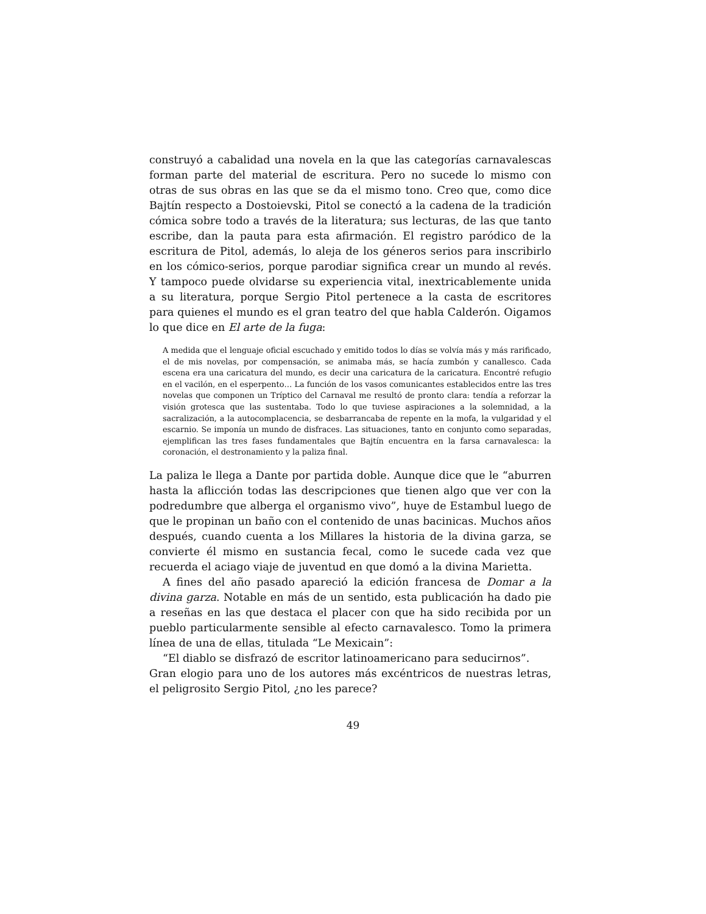construyó a cabalidad una novela en la que las categorías carnavalescas forman parte del material de escritura. Pero no sucede lo mismo con otras de sus obras en las que se da el mismo tono. Creo que, como dice Bajtín respecto a Dostoievski, Pitol se conectó a la cadena de la tradición cómica sobre todo a través de la literatura; sus lecturas, de las que tanto escribe, dan la pauta para esta afirmación. El registro paródico de la escritura de Pitol, además, lo aleja de los géneros serios para inscribirlo en los cómico-serios, porque parodiar significa crear un mundo al revés. Y tampoco puede olvidarse su experiencia vital, inextricablemente unida a su literatura, porque Sergio Pitol pertenece a la casta de escritores para quienes el mundo es el gran teatro del que habla Calderón. Oigamos lo que dice en El arte de la fuga:
A medida que el lenguaje oficial escuchado y emitido todos lo días se volvía más y más rarificado, el de mis novelas, por compensación, se animaba más, se hacía zumbón y canallesco. Cada escena era una caricatura del mundo, es decir una caricatura de la caricatura. Encontré refugio en el vacilón, en el esperpento… La función de los vasos comunicantes establecidos entre las tres novelas que componen un Tríptico del Carnaval me resultó de pronto clara: tendía a reforzar la visión grotesca que las sustentaba. Todo lo que tuviese aspiraciones a la solemnidad, a la sacralización, a la autocomplacencia, se desbarrancaba de repente en la mofa, la vulgaridad y el escarnio. Se imponía un mundo de disfraces. Las situaciones, tanto en conjunto como separadas, ejemplifican las tres fases fundamentales que Bajtín encuentra en la farsa carnavalesca: la coronación, el destronamiento y la paliza final.
La paliza le llega a Dante por partida doble. Aunque dice que le “aburren hasta la aflicción todas las descripciones que tienen algo que ver con la podredumbre que alberga el organismo vivo”, huye de Estambul luego de que le propinan un baño con el contenido de unas bacinicas. Muchos años después, cuando cuenta a los Millares la historia de la divina garza, se convierte él mismo en sustancia fecal, como le sucede cada vez que recuerda el aciago viaje de juventud en que domó a la divina Marietta.
A fines del año pasado apareció la edición francesa de Domar a la divina garza. Notable en más de un sentido, esta publicación ha dado pie a reseñas en las que destaca el placer con que ha sido recibida por un pueblo particularmente sensible al efecto carnavalesco. Tomo la primera línea de una de ellas, titulada “Le Mexicain”:
“El diablo se disfrazó de escritor latinoamericano para seducirnos”.
Gran elogio para uno de los autores más excéntricos de nuestras letras, el peligrosito Sergio Pitol, ¿no les parece?
49